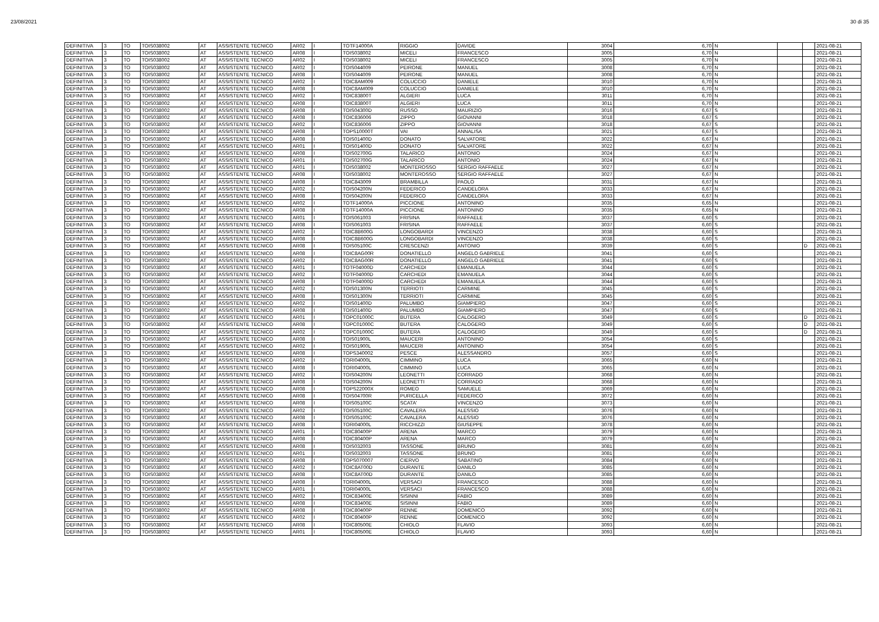23/08/2021 30 di 35
| DEFINITIVA | 3 | TO | TOIS038002 | AT | ASSISTENTE TECNICO | AR02 | I | TOTF14000A | RIGGIO | DAVIDE | 3004 | 6,70 | N | | | 2021-08-21 |
| DEFINITIVA | 3 | TO | TOIS038002 | AT | ASSISTENTE TECNICO | AR08 | I | TOIS038002 | MICELI | FRANCESCO | 3005 | 6,70 | N | | | 2021-08-21 |
| DEFINITIVA | 3 | TO | TOIS038002 | AT | ASSISTENTE TECNICO | AR02 | I | TOIS038002 | MICELI | FRANCESCO | 3005 | 6,70 | N | | | 2021-08-21 |
| DEFINITIVA | 3 | TO | TOIS038002 | AT | ASSISTENTE TECNICO | AR02 | I | TOIS044009 | PEIRONE | MANUEL | 3008 | 6,70 | N | | | 2021-08-21 |
| DEFINITIVA | 3 | TO | TOIS038002 | AT | ASSISTENTE TECNICO | AR08 | I | TOIS044009 | PEIRONE | MANUEL | 3008 | 6,70 | N | | | 2021-08-21 |
| DEFINITIVA | 3 | TO | TOIS038002 | AT | ASSISTENTE TECNICO | AR02 | I | TOIC8AM009 | COLUCCIO | DANIELE | 3010 | 6,70 | N | | | 2021-08-21 |
| DEFINITIVA | 3 | TO | TOIS038002 | AT | ASSISTENTE TECNICO | AR08 | I | TOIC8AM009 | COLUCCIO | DANIELE | 3010 | 6,70 | N | | | 2021-08-21 |
| DEFINITIVA | 3 | TO | TOIS038002 | AT | ASSISTENTE TECNICO | AR02 | I | TOIC83800T | ALGIERI | LUCA | 3011 | 6,70 | N | | | 2021-08-21 |
| DEFINITIVA | 3 | TO | TOIS038002 | AT | ASSISTENTE TECNICO | AR08 | I | TOIC83800T | ALGIERI | LUCA | 3011 | 6,70 | N | | | 2021-08-21 |
| DEFINITIVA | 3 | TO | TOIS038002 | AT | ASSISTENTE TECNICO | AR08 | I | TOIS04300D | RUSSO | MAURIZIO | 3016 | 6,67 | S | | | 2021-08-21 |
| DEFINITIVA | 3 | TO | TOIS038002 | AT | ASSISTENTE TECNICO | AR08 | I | TOIC836006 | ZIPPO | GIOVANNI | 3018 | 6,67 | S | | | 2021-08-21 |
| DEFINITIVA | 3 | TO | TOIS038002 | AT | ASSISTENTE TECNICO | AR02 | I | TOIC836006 | ZIPPO | GIOVANNI | 3018 | 6,67 | S | | | 2021-08-21 |
| DEFINITIVA | 3 | TO | TOIS038002 | AT | ASSISTENTE TECNICO | AR08 | I | TOPS10000T | VAI | ANNALISA | 3021 | 6,67 | S | | | 2021-08-21 |
| DEFINITIVA | 3 | TO | TOIS038002 | AT | ASSISTENTE TECNICO | AR08 | I | TOIS01400D | DONATO | SALVATORE | 3022 | 6,67 | N | | | 2021-08-21 |
| DEFINITIVA | 3 | TO | TOIS038002 | AT | ASSISTENTE TECNICO | AR01 | I | TOIS01400D | DONATO | SALVATORE | 3022 | 6,67 | N | | | 2021-08-21 |
| DEFINITIVA | 3 | TO | TOIS038002 | AT | ASSISTENTE TECNICO | AR08 | I | TOIS02700G | TALARICO | ANTONIO | 3024 | 6,67 | N | | | 2021-08-21 |
| DEFINITIVA | 3 | TO | TOIS038002 | AT | ASSISTENTE TECNICO | AR01 | I | TOIS02700G | TALARICO | ANTONIO | 3024 | 6,67 | N | | | 2021-08-21 |
| DEFINITIVA | 3 | TO | TOIS038002 | AT | ASSISTENTE TECNICO | AR01 | I | TOIS038002 | MONTEROSSO | SERGIO RAFFAELE | 3027 | 6,67 | N | | | 2021-08-21 |
| DEFINITIVA | 3 | TO | TOIS038002 | AT | ASSISTENTE TECNICO | AR08 | I | TOIS038002 | MONTEROSSO | SERGIO RAFFAELE | 3027 | 6,67 | N | | | 2021-08-21 |
| DEFINITIVA | 3 | TO | TOIS038002 | AT | ASSISTENTE TECNICO | AR08 | I | TOIC843009 | BRAMBILLA | PAOLO | 3031 | 6,67 | N | | | 2021-08-21 |
| DEFINITIVA | 3 | TO | TOIS038002 | AT | ASSISTENTE TECNICO | AR02 | I | TOIS04200N | FEDERICO | CANDELORA | 3033 | 6,67 | N | | | 2021-08-21 |
| DEFINITIVA | 3 | TO | TOIS038002 | AT | ASSISTENTE TECNICO | AR08 | I | TOIS04200N | FEDERICO | CANDELORA | 3033 | 6,67 | N | | | 2021-08-21 |
| DEFINITIVA | 3 | TO | TOIS038002 | AT | ASSISTENTE TECNICO | AR02 | I | TOTF14000A | PICCIONE | ANTONINO | 3035 | 6,65 | N | | | 2021-08-21 |
| DEFINITIVA | 3 | TO | TOIS038002 | AT | ASSISTENTE TECNICO | AR08 | I | TOTF14000A | PICCIONE | ANTONINO | 3035 | 6,65 | N | | | 2021-08-21 |
| DEFINITIVA | 3 | TO | TOIS038002 | AT | ASSISTENTE TECNICO | AR01 | I | TOIS061003 | FRISINA | RAFFAELE | 3037 | 6,60 | S | | | 2021-08-21 |
| DEFINITIVA | 3 | TO | TOIS038002 | AT | ASSISTENTE TECNICO | AR08 | I | TOIS061003 | FRISINA | RAFFAELE | 3037 | 6,60 | S | | | 2021-08-21 |
| DEFINITIVA | 3 | TO | TOIS038002 | AT | ASSISTENTE TECNICO | AR02 | I | TOIC8B600G | LONGOBARDI | VINCENZO | 3038 | 6,60 | S | | | 2021-08-21 |
| DEFINITIVA | 3 | TO | TOIS038002 | AT | ASSISTENTE TECNICO | AR08 | I | TOIC8B600G | LONGOBARDI | VINCENZO | 3038 | 6,60 | S | | | 2021-08-21 |
| DEFINITIVA | 3 | TO | TOIS038002 | AT | ASSISTENTE TECNICO | AR08 | I | TOIS05100C | CRESCENZI | ANTONIO | 3039 | 6,60 | S | | D | 2021-08-21 |
| DEFINITIVA | 3 | TO | TOIS038002 | AT | ASSISTENTE TECNICO | AR08 | I | TOIC8AG00R | DONATIELLO | ANGELO GABRIELE | 3041 | 6,60 | S | | | 2021-08-21 |
| DEFINITIVA | 3 | TO | TOIS038002 | AT | ASSISTENTE TECNICO | AR02 | I | TOIC8AG00R | DONATIELLO | ANGELO GABRIELE | 3041 | 6,60 | S | | | 2021-08-21 |
| DEFINITIVA | 3 | TO | TOIS038002 | AT | ASSISTENTE TECNICO | AR01 | I | TOTF04000D | CARCHEDI | EMANUELA | 3044 | 6,60 | S | | | 2021-08-21 |
| DEFINITIVA | 3 | TO | TOIS038002 | AT | ASSISTENTE TECNICO | AR02 | I | TOTF04000D | CARCHEDI | EMANUELA | 3044 | 6,60 | S | | | 2021-08-21 |
| DEFINITIVA | 3 | TO | TOIS038002 | AT | ASSISTENTE TECNICO | AR08 | I | TOTF04000D | CARCHEDI | EMANUELA | 3044 | 6,60 | S | | | 2021-08-21 |
| DEFINITIVA | 3 | TO | TOIS038002 | AT | ASSISTENTE TECNICO | AR02 | I | TOIS01300N | TERRIOTI | CARMINE | 3045 | 6,60 | S | | | 2021-08-21 |
| DEFINITIVA | 3 | TO | TOIS038002 | AT | ASSISTENTE TECNICO | AR08 | I | TOIS01300N | TERRIOTI | CARMINE | 3045 | 6,60 | S | | | 2021-08-21 |
| DEFINITIVA | 3 | TO | TOIS038002 | AT | ASSISTENTE TECNICO | AR02 | I | TOIS01400D | PALUMBO | GIAMPIERO | 3047 | 6,60 | S | | | 2021-08-21 |
| DEFINITIVA | 3 | TO | TOIS038002 | AT | ASSISTENTE TECNICO | AR08 | I | TOIS01400D | PALUMBO | GIAMPIERO | 3047 | 6,60 | S | | | 2021-08-21 |
| DEFINITIVA | 3 | TO | TOIS038002 | AT | ASSISTENTE TECNICO | AR01 | I | TOPC01000C | BUTERA | CALOGERO | 3049 | 6,60 | S | | D | 2021-08-21 |
| DEFINITIVA | 3 | TO | TOIS038002 | AT | ASSISTENTE TECNICO | AR08 | I | TOPC01000C | BUTERA | CALOGERO | 3049 | 6,60 | S | | D | 2021-08-21 |
| DEFINITIVA | 3 | TO | TOIS038002 | AT | ASSISTENTE TECNICO | AR02 | I | TOPC01000C | BUTERA | CALOGERO | 3049 | 6,60 | S | | D | 2021-08-21 |
| DEFINITIVA | 3 | TO | TOIS038002 | AT | ASSISTENTE TECNICO | AR08 | I | TOIS01900L | MAUCERI | ANTONINO | 3054 | 6,60 | S | | | 2021-08-21 |
| DEFINITIVA | 3 | TO | TOIS038002 | AT | ASSISTENTE TECNICO | AR02 | I | TOIS01900L | MAUCERI | ANTONINO | 3054 | 6,60 | S | | | 2021-08-21 |
| DEFINITIVA | 3 | TO | TOIS038002 | AT | ASSISTENTE TECNICO | AR08 | I | TOPS340002 | PESCE | ALESSANDRO | 3057 | 6,60 | S | | | 2021-08-21 |
| DEFINITIVA | 3 | TO | TOIS038002 | AT | ASSISTENTE TECNICO | AR02 | I | TORI04000L | CIMMINO | LUCA | 3065 | 6,60 | N | | | 2021-08-21 |
| DEFINITIVA | 3 | TO | TOIS038002 | AT | ASSISTENTE TECNICO | AR08 | I | TORI04000L | CIMMINO | LUCA | 3065 | 6,60 | N | | | 2021-08-21 |
| DEFINITIVA | 3 | TO | TOIS038002 | AT | ASSISTENTE TECNICO | AR02 | I | TOIS04200N | LEONETTI | CORRADO | 3068 | 6,60 | N | | | 2021-08-21 |
| DEFINITIVA | 3 | TO | TOIS038002 | AT | ASSISTENTE TECNICO | AR08 | I | TOIS04200N | LEONETTI | CORRADO | 3068 | 6,60 | N | | | 2021-08-21 |
| DEFINITIVA | 3 | TO | TOIS038002 | AT | ASSISTENTE TECNICO | AR08 | I | TOPS22000X | ROMEO | SAMUELE | 3069 | 6,60 | N | | | 2021-08-21 |
| DEFINITIVA | 3 | TO | TOIS038002 | AT | ASSISTENTE TECNICO | AR08 | I | TOIS04700R | PURICELLA | FEDERICO | 3072 | 6,60 | N | | | 2021-08-21 |
| DEFINITIVA | 3 | TO | TOIS038002 | AT | ASSISTENTE TECNICO | AR08 | I | TOIS05100C | SCATA' | VINCENZO | 3073 | 6,60 | N | | | 2021-08-21 |
| DEFINITIVA | 3 | TO | TOIS038002 | AT | ASSISTENTE TECNICO | AR02 | I | TOIS05100C | CAVALERA | ALESSIO | 3076 | 6,60 | N | | | 2021-08-21 |
| DEFINITIVA | 3 | TO | TOIS038002 | AT | ASSISTENTE TECNICO | AR08 | I | TOIS05100C | CAVALERA | ALESSIO | 3076 | 6,60 | N | | | 2021-08-21 |
| DEFINITIVA | 3 | TO | TOIS038002 | AT | ASSISTENTE TECNICO | AR08 | I | TORI04000L | RICCHIZZI | GIUSEPPE | 3078 | 6,60 | N | | | 2021-08-21 |
| DEFINITIVA | 3 | TO | TOIS038002 | AT | ASSISTENTE TECNICO | AR01 | I | TOIC80400P | ARENA | MARCO | 3079 | 6,60 | N | | | 2021-08-21 |
| DEFINITIVA | 3 | TO | TOIS038002 | AT | ASSISTENTE TECNICO | AR08 | I | TOIC80400P | ARENA | MARCO | 3079 | 6,60 | N | | | 2021-08-21 |
| DEFINITIVA | 3 | TO | TOIS038002 | AT | ASSISTENTE TECNICO | AR08 | I | TOIS032003 | TASSONE | BRUNO | 3081 | 6,60 | N | | | 2021-08-21 |
| DEFINITIVA | 3 | TO | TOIS038002 | AT | ASSISTENTE TECNICO | AR01 | I | TOIS032003 | TASSONE | BRUNO | 3081 | 6,60 | N | | | 2021-08-21 |
| DEFINITIVA | 3 | TO | TOIS038002 | AT | ASSISTENTE TECNICO | AR08 | I | TOPS070007 | CIERVO | SABATINO | 3084 | 6,60 | N | | | 2021-08-21 |
| DEFINITIVA | 3 | TO | TOIS038002 | AT | ASSISTENTE TECNICO | AR02 | I | TOIC8AT00D | DURANTE | DANILO | 3085 | 6,60 | N | | | 2021-08-21 |
| DEFINITIVA | 3 | TO | TOIS038002 | AT | ASSISTENTE TECNICO | AR08 | I | TOIC8AT00D | DURANTE | DANILO | 3085 | 6,60 | N | | | 2021-08-21 |
| DEFINITIVA | 3 | TO | TOIS038002 | AT | ASSISTENTE TECNICO | AR08 | I | TORI04000L | VERSACI | FRANCESCO | 3088 | 6,60 | N | | | 2021-08-21 |
| DEFINITIVA | 3 | TO | TOIS038002 | AT | ASSISTENTE TECNICO | AR01 | I | TORI04000L | VERSACI | FRANCESCO | 3088 | 6,60 | N | | | 2021-08-21 |
| DEFINITIVA | 3 | TO | TOIS038002 | AT | ASSISTENTE TECNICO | AR02 | I | TOIC83400E | SISINNI | FABIO | 3089 | 6,60 | N | | | 2021-08-21 |
| DEFINITIVA | 3 | TO | TOIS038002 | AT | ASSISTENTE TECNICO | AR08 | I | TOIC83400E | SISINNI | FABIO | 3089 | 6,60 | N | | | 2021-08-21 |
| DEFINITIVA | 3 | TO | TOIS038002 | AT | ASSISTENTE TECNICO | AR08 | I | TOIC80400P | RENNE | DOMENICO | 3092 | 6,60 | N | | | 2021-08-21 |
| DEFINITIVA | 3 | TO | TOIS038002 | AT | ASSISTENTE TECNICO | AR02 | I | TOIC80400P | RENNE | DOMENICO | 3092 | 6,60 | N | | | 2021-08-21 |
| DEFINITIVA | 3 | TO | TOIS038002 | AT | ASSISTENTE TECNICO | AR08 | I | TOIC80500E | CHIOLO | FLAVIO | 3093 | 6,60 | N | | | 2021-08-21 |
| DEFINITIVA | 3 | TO | TOIS038002 | AT | ASSISTENTE TECNICO | AR01 | I | TOIC80500E | CHIOLO | FLAVIO | 3093 | 6,60 | N | | | 2021-08-21 |